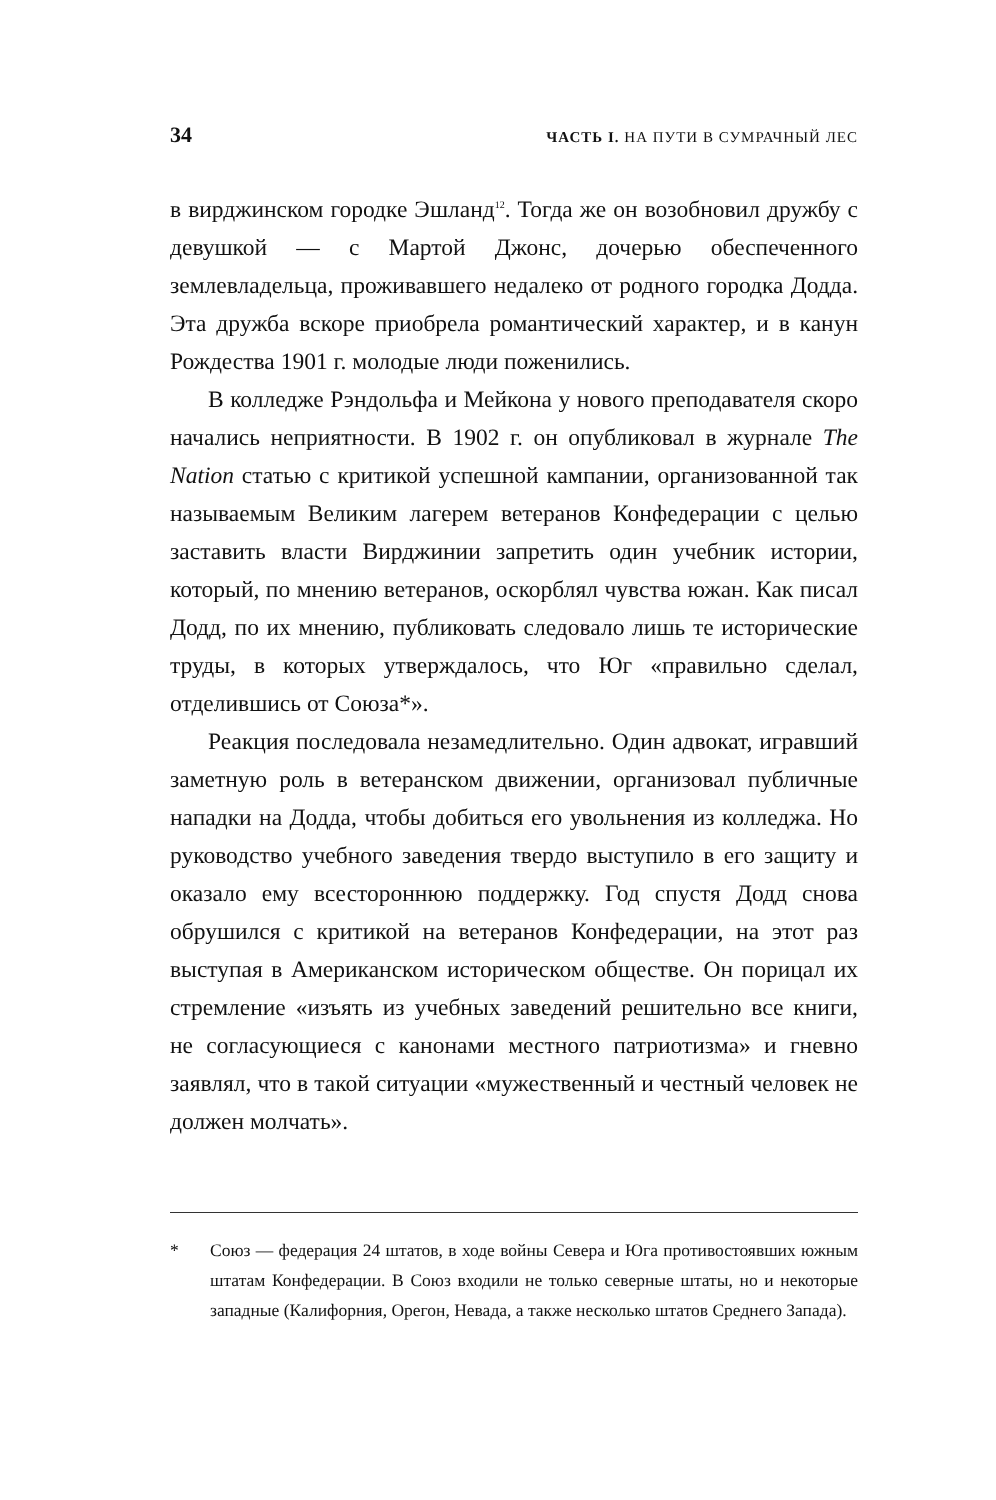34 ЧАСТЬ I. НА ПУТИ В СУМРАЧНЫЙ ЛЕС
в вирджинском городке Эшланд<sup>12</sup>. Тогда же он возобновил дружбу с девушкой — с Мартой Джонс, дочерью обеспеченного землевладельца, проживавшего недалеко от родного городка Додда. Эта дружба вскоре приобрела романтический характер, и в канун Рождества 1901 г. молодые люди поженились.
В колледже Рэндольфа и Мейкона у нового преподавателя скоро начались неприятности. В 1902 г. он опубликовал в журнале The Nation статью с критикой успешной кампании, организованной так называемым Великим лагерем ветеранов Конфедерации с целью заставить власти Вирджинии запретить один учебник истории, который, по мнению ветеранов, оскорблял чувства южан. Как писал Додд, по их мнению, публиковать следовало лишь те исторические труды, в которых утверждалось, что Юг «правильно сделал, отделившись от Союза*».
Реакция последовала незамедлительно. Один адвокат, игравший заметную роль в ветеранском движении, организовал публичные нападки на Додда, чтобы добиться его увольнения из колледжа. Но руководство учебного заведения твердо выступило в его защиту и оказало ему всестороннюю поддержку. Год спустя Додд снова обрушился с критикой на ветеранов Конфедерации, на этот раз выступая в Американском историческом обществе. Он порицал их стремление «изъять из учебных заведений решительно все книги, не согласующиеся с канонами местного патриотизма» и гневно заявлял, что в такой ситуации «мужественный и честный человек не должен молчать».
* Союз — федерация 24 штатов, в ходе войны Севера и Юга противостоявших южным штатам Конфедерации. В Союз входили не только северные штаты, но и некоторые западные (Калифорния, Орегон, Невада, а также несколько штатов Среднего Запада).